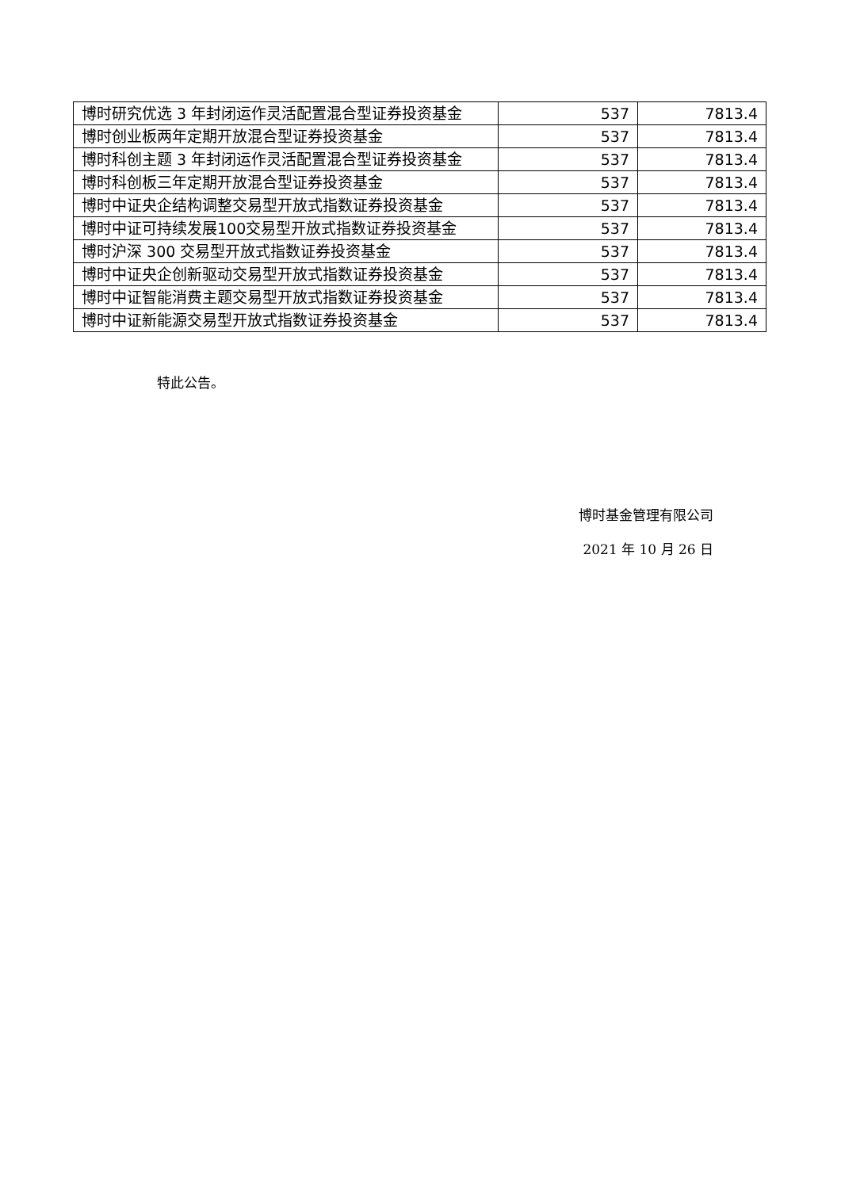| 博时研究优选 3 年封闭运作灵活配置混合型证券投资基金 | 537 | 7813.4 |
| 博时创业板两年定期开放混合型证券投资基金 | 537 | 7813.4 |
| 博时科创主题 3 年封闭运作灵活配置混合型证券投资基金 | 537 | 7813.4 |
| 博时科创板三年定期开放混合型证券投资基金 | 537 | 7813.4 |
| 博时中证央企结构调整交易型开放式指数证券投资基金 | 537 | 7813.4 |
| 博时中证可持续发展100交易型开放式指数证券投资基金 | 537 | 7813.4 |
| 博时沪深 300 交易型开放式指数证券投资基金 | 537 | 7813.4 |
| 博时中证央企创新驱动交易型开放式指数证券投资基金 | 537 | 7813.4 |
| 博时中证智能消费主题交易型开放式指数证券投资基金 | 537 | 7813.4 |
| 博时中证新能源交易型开放式指数证券投资基金 | 537 | 7813.4 |
特此公告。
博时基金管理有限公司
2021 年 10 月 26 日